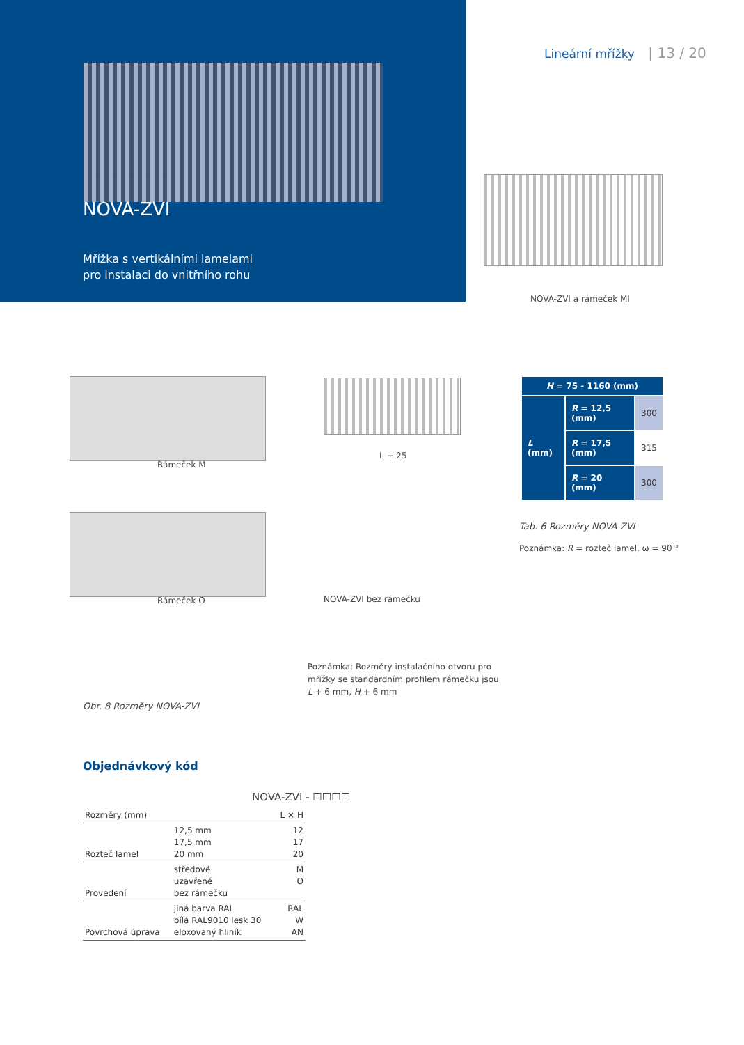NOVA-ZVI
Mřížka s vertikálními lamelami
pro instalaci do vnitřního rohu
Lineární mřížky | 13 / 20
NOVA-ZVI a rámeček MI
Rámeček M
Rámeček O
L + 25
NOVA-ZVI bez rámečku
Poznámka: Rozměry instalačního otvoru pro
mřížky se standardním profilem rámečku jsou
L + 6 mm, H + 6 mm
Obr. 8 Rozměry NOVA-ZVI
| H = 75 - 1160 (mm) | | |
| --- | --- | --- |
| L (mm) | R = 12,5 (mm) | 300 |
| | R = 17,5 (mm) | 315 |
| | R = 20 (mm) | 300 |
Tab. 6 Rozměry NOVA-ZVI
Poznámka: R = rozteč lamel, ω = 90 °
Objednávkový kód
NOVA-ZVI - ☐☐☐☐
| Rozměry (mm) | | L × H |
| Rozteč lamel | 12,5 mm 17,5 mm 20 mm | 12 17 20 |
| Provedení | středové uzavřené bez rámečku | M O |
| Povrchová úprava | jiná barva RAL bílá RAL9010 lesk 30 eloxovaný hliník | RAL W AN |